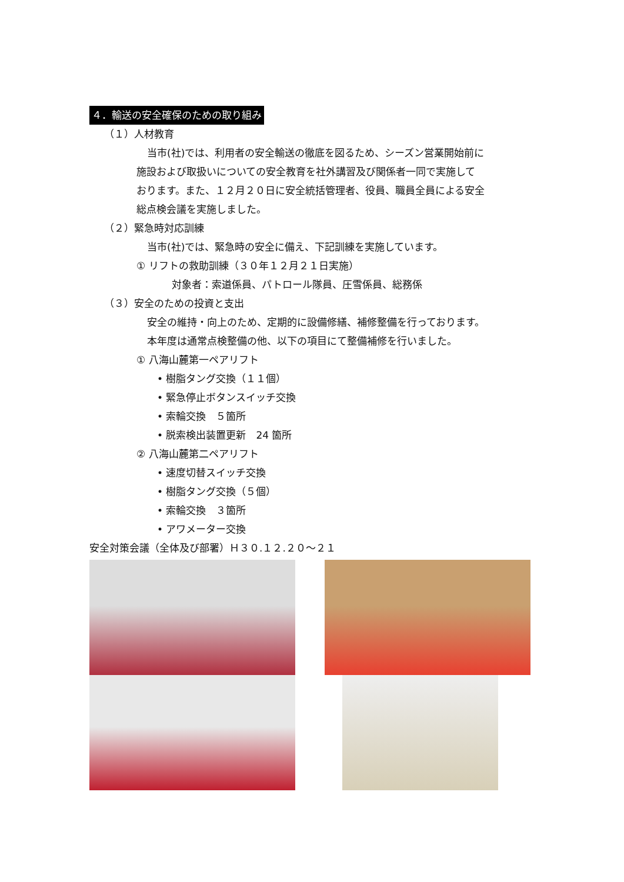４．輸送の安全確保のための取り組み
（１）人材教育
当市(社)では、利用者の安全輸送の徹底を図るため、シーズン営業開始前に
施設および取扱いについての安全教育を社外講習及び関係者一同で実施して
おります。また、１２月２０日に安全統括管理者、役員、職員全員による安全
総点検会議を実施しました。
（２）緊急時対応訓練
当市(社)では、緊急時の安全に備え、下記訓練を実施しています。
① リフトの救助訓練（３０年１２月２１日実施）
対象者：索道係員、パトロール隊員、圧雪係員、総務係
（３）安全のための投資と支出
安全の維持・向上のため、定期的に設備修繕、補修整備を行っております。
本年度は通常点検整備の他、以下の項目にて整備補修を行いました。
① 八海山麓第一ペアリフト
• 樹脂タング交換（１１個）
• 緊急停止ボタンスイッチ交換
• 索輪交換　５箇所
• 脱索検出装置更新　24 箇所
② 八海山麓第二ペアリフト
• 速度切替スイッチ交換
• 樹脂タング交換（５個）
• 索輪交換　３箇所
• アワメーター交換
安全対策会議（全体及び部署）Ｈ３０.１２.２０～２１